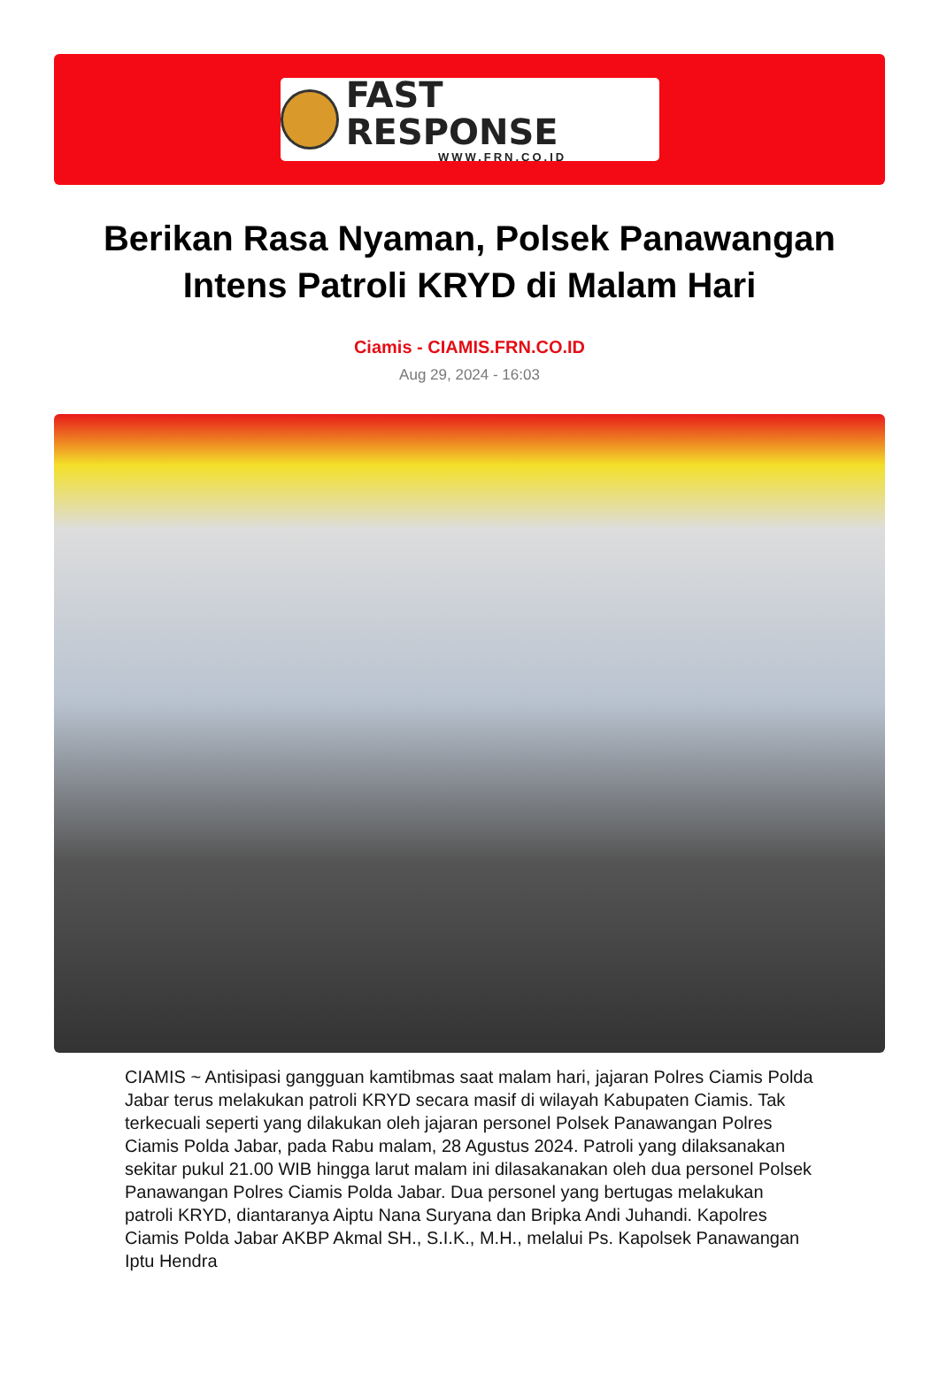FAST RESPONSE
WWW.FRN.CO.ID
Berikan Rasa Nyaman, Polsek Panawangan Intens Patroli KRYD di Malam Hari
Ciamis - CIAMIS.FRN.CO.ID
Aug 29, 2024 - 16:03
CIAMIS ~ Antisipasi gangguan kamtibmas saat malam hari, jajaran Polres Ciamis Polda Jabar terus melakukan patroli KRYD secara masif di wilayah Kabupaten Ciamis. Tak terkecuali seperti yang dilakukan oleh jajaran personel Polsek Panawangan Polres Ciamis Polda Jabar, pada Rabu malam, 28 Agustus 2024. Patroli yang dilaksanakan sekitar pukul 21.00 WIB hingga larut malam ini dilasakanakan oleh dua personel Polsek Panawangan Polres Ciamis Polda Jabar. Dua personel yang bertugas melakukan patroli KRYD, diantaranya Aiptu Nana Suryana dan Bripka Andi Juhandi. Kapolres Ciamis Polda Jabar AKBP Akmal SH., S.I.K., M.H., melalui Ps. Kapolsek Panawangan Iptu Hendra